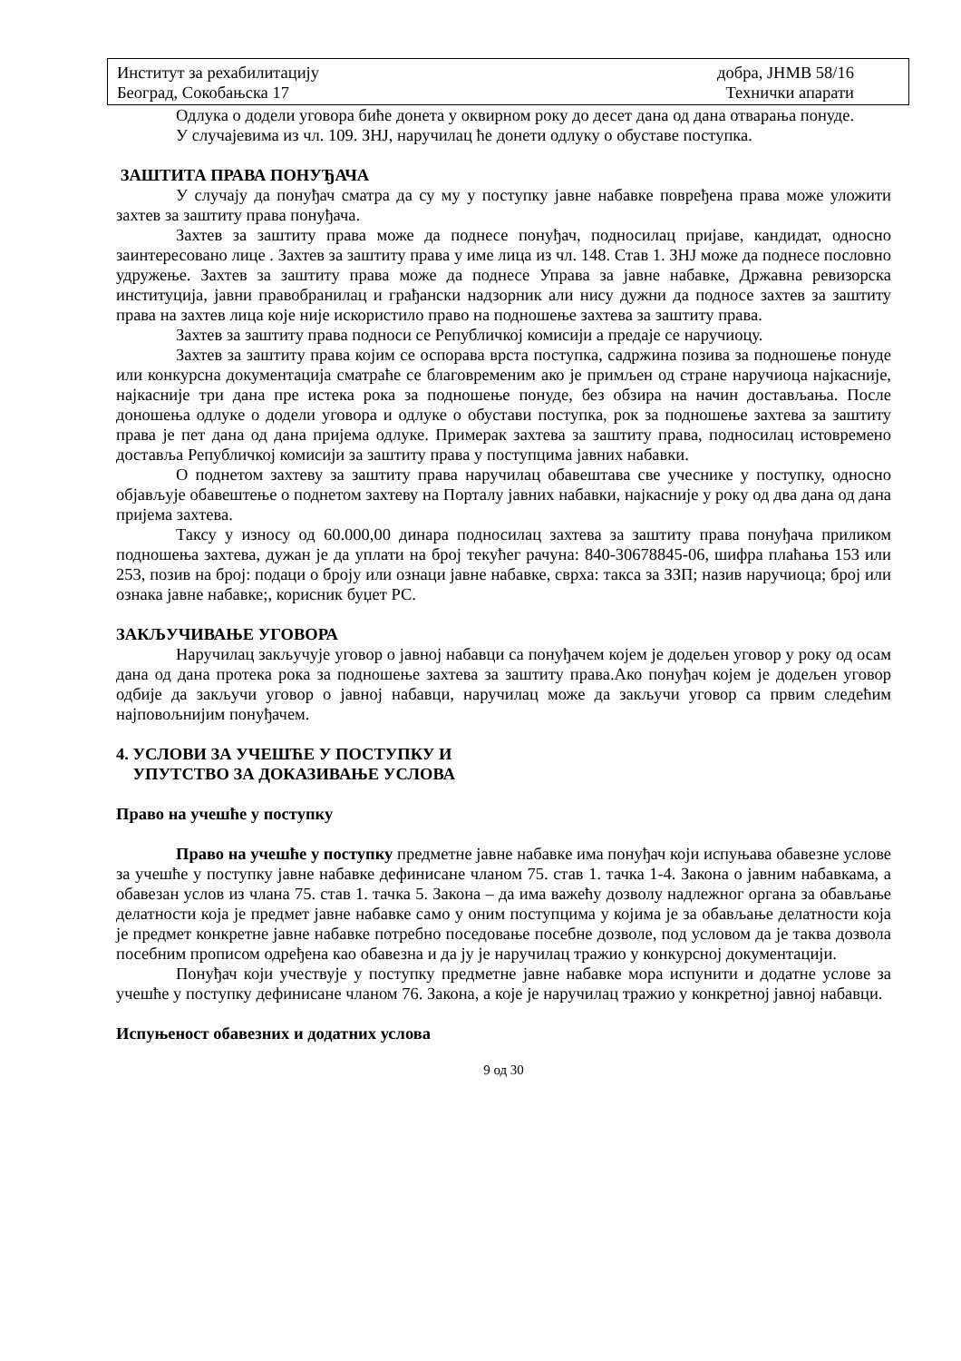Институт за рехабилитацију
Београд, Сокобањска 17
добра, ЈНМВ 58/16
Технички апарати
Одлука о додели уговора биће донета у оквирном року до десет дана од дана отварања понуде.
У случајевима из чл. 109. ЗНЈ, наручилац ће донети одлуку о обуставе поступка.
ЗАШТИТА ПРАВА ПОНУЂАЧА
У случају да понуђач сматра да су му у поступку јавне набавке повређена права може уложити захтев за заштиту права понуђача.
Захтев за заштиту права може да поднесе понуђач, подносилац пријаве, кандидат, односно заинтересовано лице . Захтев за заштиту права у име лица из чл. 148. Став 1. ЗНЈ може да поднесе пословно удружење. Захтев за заштиту права може да поднесе Управа за јавне набавке, Државна ревизорска институција, јавни правобранилац и грађански надзорник али нису дужни да подносе захтев за заштиту права на захтев лица које није искористило право на подношење захтева за заштиту права.
Захтев за заштиту права подноси се Републичкој комисији а предаје се наручиоцу.
Захтев за заштиту права којим се оспорава врста поступка, садржина позива за подношење понуде или конкурсна документација сматраће се благовременим ако је примљен од стране наручиоца најкасније, најкасније три дана пре истека рока за подношење понуде, без обзира на начин достављања. После доношења одлуке о додели уговора и одлуке о обустави поступка, рок за подношење захтева за заштиту права је пет дана од дана пријема одлуке. Примерак захтева за заштиту права, подносилац истовремено доставља Републичкој комисији за заштиту права у поступцима јавних набавки.
О поднетом захтеву за заштиту права наручилац обавештава све учеснике у поступку, односно објављује обавештење о поднетом захтеву на Порталу јавних набавки, најкасније у року од два дана од дана пријема захтева.
Таксу у износу од 60.000,00 динара подносилац захтева за заштиту права понуђача приликом подношења захтева, дужан је да уплати на број текућег рачуна: 840-30678845-06, шифра плаћања 153 или 253, позив на број: подаци о броју или ознаци јавне набавке, сврха: такса за ЗЗП; назив наручиоца; број или ознака јавне набавке;, корисник буџет РС.
ЗАКЉУЧИВАЊЕ УГОВОРА
Наручилац закључује уговор о јавној набавци са понуђачем којем је додељен уговор у року од осам дана од дана протека рока за подношење захтева за заштиту права.Ако понуђач којем је додељен уговор одбије да закључи уговор о јавној набавци, наручилац може да закључи уговор са првим следећим најповољнијим понуђачем.
4. УСЛОВИ ЗА УЧЕШЋЕ У ПОСТУПКУ И
УПУТСТВО ЗА ДОКАЗИВАЊЕ УСЛОВА
Право на учешће у поступку
Право на учешће у поступку предметне јавне набавке има понуђач који испуњава обавезне услове за учешће у поступку јавне набавке дефинисане чланом 75. став 1. тачка 1-4. Закона о јавним набавкама, а обавезан услов из члана 75. став 1. тачка 5. Закона – да има важећу дозволу надлежног органа за обављање делатности која је предмет јавне набавке само у оним поступцима у којима је за обављање делатности која је предмет конкретне јавне набавке потребно поседовање посебне дозволе, под условом да је таква дозвола посебним прописом одређена као обавезна и да ју је наручилац тражио у конкурсној документацији.
Понуђач који учествује у поступку предметне јавне набавке мора испунити и додатне услове за учешће у поступку дефинисане чланом 76. Закона, а које је наручилац тражио у конкретној јавној набавци.
Испуњеност обавезних и додатних услова
9 од 30